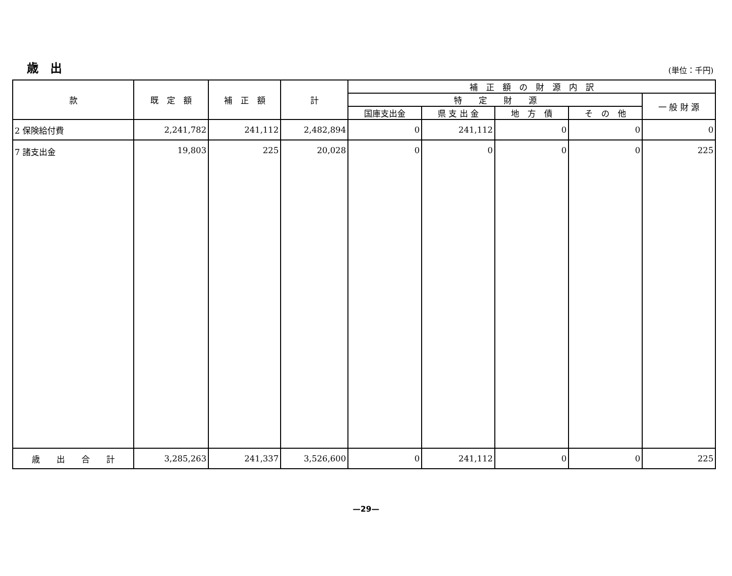歳　出
(単位：千円)
| 款 | 既 定 額 | 補 正 額 | 計 | 補 正 額 の 財 源 内 訳 | | | | |
| --- | --- | --- | --- | --- | --- | --- | --- | --- |
| | | | | 特 定 財 源 | | | | 一 般 財 源 |
| | | | | 国庫支出金 | 県 支 出 金 | 地 方 債 | そ の 他 | |
| 2 保険給付費 | 2,241,782 | 241,112 | 2,482,894 | 0 | 241,112 | 0 | 0 | 0 |
| 7 諸支出金 | 19,803 | 225 | 20,028 | 0 | 0 | 0 | 0 | 225 |
| 歳 出 合 計 | 3,285,263 | 241,337 | 3,526,600 | 0 | 241,112 | 0 | 0 | 225 |
—29—